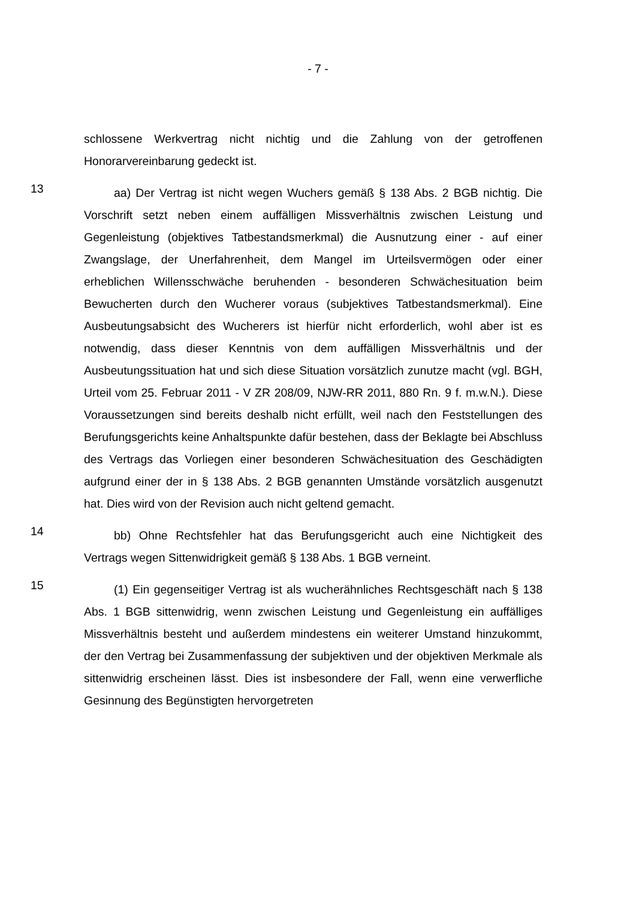- 7 -
schlossene Werkvertrag nicht nichtig und die Zahlung von der getroffenen Honorarvereinbarung gedeckt ist.
13
aa) Der Vertrag ist nicht wegen Wuchers gemäß § 138 Abs. 2 BGB nichtig. Die Vorschrift setzt neben einem auffälligen Missverhältnis zwischen Leistung und Gegenleistung (objektives Tatbestandsmerkmal) die Ausnutzung einer - auf einer Zwangslage, der Unerfahrenheit, dem Mangel im Urteilsvermögen oder einer erheblichen Willensschwäche beruhenden - besonderen Schwächesituation beim Bewucherten durch den Wucherer voraus (subjektives Tatbestandsmerkmal). Eine Ausbeutungsabsicht des Wucherers ist hierfür nicht erforderlich, wohl aber ist es notwendig, dass dieser Kenntnis von dem auffälligen Missverhältnis und der Ausbeutungssituation hat und sich diese Situation vorsätzlich zunutze macht (vgl. BGH, Urteil vom 25. Februar 2011 - V ZR 208/09, NJW-RR 2011, 880 Rn. 9 f. m.w.N.). Diese Voraussetzungen sind bereits deshalb nicht erfüllt, weil nach den Feststellungen des Berufungsgerichts keine Anhaltspunkte dafür bestehen, dass der Beklagte bei Abschluss des Vertrags das Vorliegen einer besonderen Schwächesituation des Geschädigten aufgrund einer der in § 138 Abs. 2 BGB genannten Umstände vorsätzlich ausgenutzt hat. Dies wird von der Revision auch nicht geltend gemacht.
14
bb) Ohne Rechtsfehler hat das Berufungsgericht auch eine Nichtigkeit des Vertrags wegen Sittenwidrigkeit gemäß § 138 Abs. 1 BGB verneint.
15
(1) Ein gegenseitiger Vertrag ist als wucherähnliches Rechtsgeschäft nach § 138 Abs. 1 BGB sittenwidrig, wenn zwischen Leistung und Gegenleistung ein auffälliges Missverhältnis besteht und außerdem mindestens ein weiterer Umstand hinzukommt, der den Vertrag bei Zusammenfassung der subjektiven und der objektiven Merkmale als sittenwidrig erscheinen lässt. Dies ist insbesondere der Fall, wenn eine verwerfliche Gesinnung des Begünstigten hervorgetreten